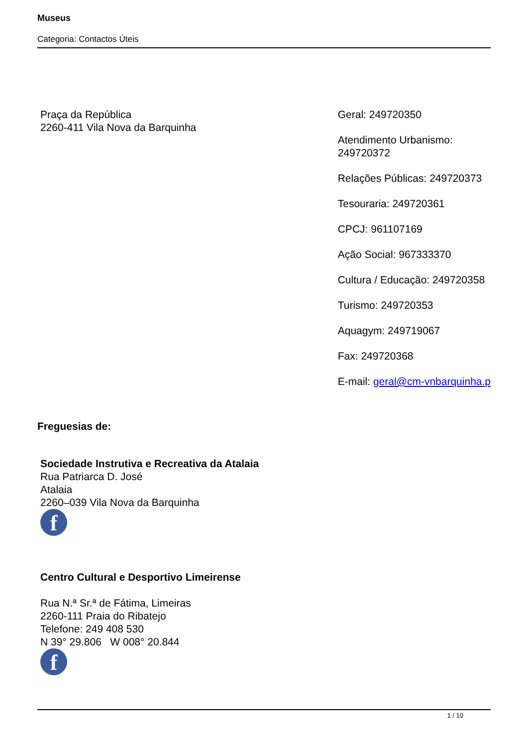Museus
Categoria: Contactos Úteis
Praça da República
2260-411 Vila Nova da Barquinha
Geral: 249720350
Atendimento Urbanismo:
249720372
Relações Públicas: 249720373
Tesouraria: 249720361
CPCJ: 961107169
Ação Social: 967333370
Cultura / Educação: 249720358
Turismo: 249720353
Aquagym: 249719067
Fax: 249720368
E-mail: geral@cm-vnbarquinha.p
Freguesias de:
Sociedade Instrutiva e Recreativa da Atalaia
Rua Patriarca D. José
Atalaia
2260–039 Vila Nova da Barquinha
f
Centro Cultural e Desportivo Limeirense
Rua N.ª Sr.ª de Fátima, Limeiras
2260-111 Praia do Ribatejo
Telefone: 249 408 530
N 39° 29.806 W 008° 20.844
f
1 / 10